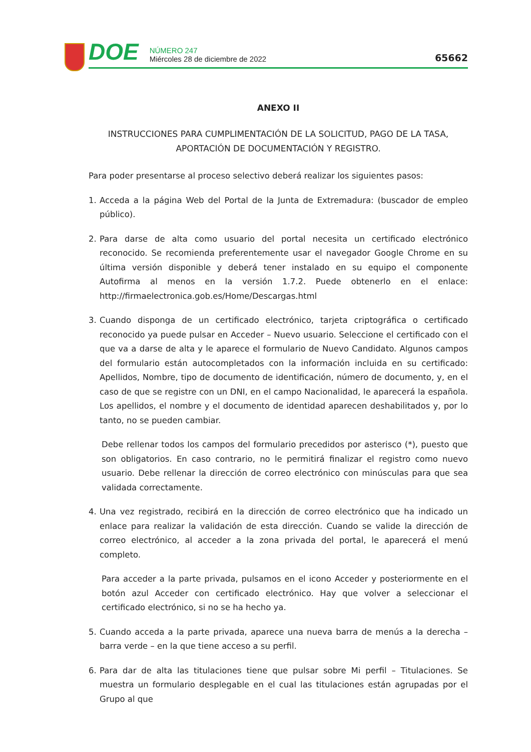DOE
NÚMERO 247
Miércoles 28 de diciembre de 2022
65662
ANEXO II
INSTRUCCIONES PARA CUMPLIMENTACIÓN DE LA SOLICITUD, PAGO DE LA TASA, APORTACIÓN DE DOCUMENTACIÓN Y REGISTRO.
Para poder presentarse al proceso selectivo deberá realizar los siguientes pasos:
1. Acceda a la página Web del Portal de la Junta de Extremadura: (buscador de empleo público).
2. Para darse de alta como usuario del portal necesita un certificado electrónico reconocido. Se recomienda preferentemente usar el navegador Google Chrome en su última versión disponible y deberá tener instalado en su equipo el componente Autofirma al menos en la versión 1.7.2. Puede obtenerlo en el enlace: http://firmaelectronica.gob.es/Home/Descargas.html
3. Cuando disponga de un certificado electrónico, tarjeta criptográfica o certificado reconocido ya puede pulsar en Acceder – Nuevo usuario. Seleccione el certificado con el que va a darse de alta y le aparece el formulario de Nuevo Candidato. Algunos campos del formulario están autocompletados con la información incluida en su certificado: Apellidos, Nombre, tipo de documento de identificación, número de documento, y, en el caso de que se registre con un DNI, en el campo Nacionalidad, le aparecerá la española. Los apellidos, el nombre y el documento de identidad aparecen deshabilitados y, por lo tanto, no se pueden cambiar.
Debe rellenar todos los campos del formulario precedidos por asterisco (*), puesto que son obligatorios. En caso contrario, no le permitirá finalizar el registro como nuevo usuario. Debe rellenar la dirección de correo electrónico con minúsculas para que sea validada correctamente.
4. Una vez registrado, recibirá en la dirección de correo electrónico que ha indicado un enlace para realizar la validación de esta dirección. Cuando se valide la dirección de correo electrónico, al acceder a la zona privada del portal, le aparecerá el menú completo.
Para acceder a la parte privada, pulsamos en el icono Acceder y posteriormente en el botón azul Acceder con certificado electrónico. Hay que volver a seleccionar el certificado electrónico, si no se ha hecho ya.
5. Cuando acceda a la parte privada, aparece una nueva barra de menús a la derecha – barra verde – en la que tiene acceso a su perfil.
6. Para dar de alta las titulaciones tiene que pulsar sobre Mi perfil – Titulaciones. Se muestra un formulario desplegable en el cual las titulaciones están agrupadas por el Grupo al que